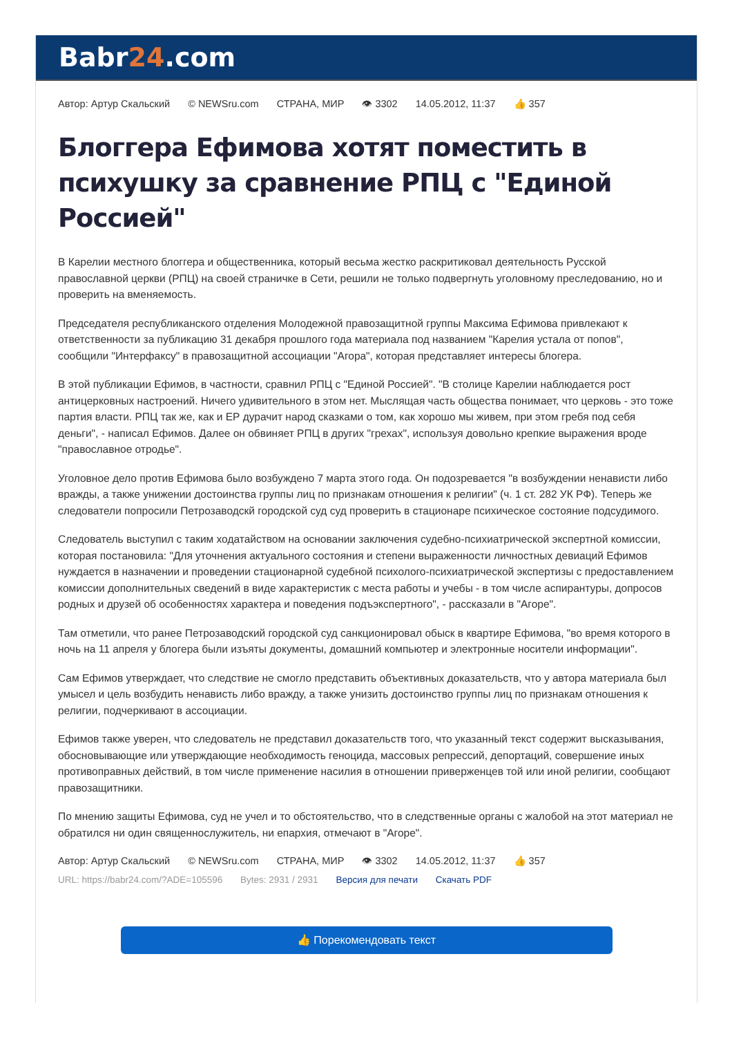Babr24.com
Автор: Артур Скальский © NEWSru.com СТРАНА, МИР 👁 3302 14.05.2012, 11:37 👍 357
Блоггера Ефимова хотят поместить в психушку за сравнение РПЦ с "Единой Россией"
В Карелии местного блоггера и общественника, который весьма жестко раскритиковал деятельность Русской православной церкви (РПЦ) на своей страничке в Сети, решили не только подвергнуть уголовному преследованию, но и проверить на вменяемость.
Председателя республиканского отделения Молодежной правозащитной группы Максима Ефимова привлекают к ответственности за публикацию 31 декабря прошлого года материала под названием "Карелия устала от попов", сообщили "Интерфаксу" в правозащитной ассоциации "Агора", которая представляет интересы блогера.
В этой публикации Ефимов, в частности, сравнил РПЦ с "Единой Россией". "В столице Карелии наблюдается рост антицерковных настроений. Ничего удивительного в этом нет. Мыслящая часть общества понимает, что церковь - это тоже партия власти. РПЦ так же, как и ЕР дурачит народ сказками о том, как хорошо мы живем, при этом гребя под себя деньги", - написал Ефимов. Далее он обвиняет РПЦ в других "грехах", используя довольно крепкие выражения вроде "православное отродье".
Уголовное дело против Ефимова было возбуждено 7 марта этого года. Он подозревается "в возбуждении ненависти либо вражды, а также унижении достоинства группы лиц по признакам отношения к религии" (ч. 1 ст. 282 УК РФ). Теперь же следователи попросили Петрозаводскй городской суд суд проверить в стационаре психическое состояние подсудимого.
Следователь выступил с таким ходатайством на основании заключения судебно-психиатрической экспертной комиссии, которая постановила: "Для уточнения актуального состояния и степени выраженности личностных девиаций Ефимов нуждается в назначении и проведении стационарной судебной психолого-психиатрической экспертизы с предоставлением комиссии дополнительных сведений в виде характеристик с места работы и учебы - в том числе аспирантуры, допросов родных и друзей об особенностях характера и поведения подъэкспертного", - рассказали в "Агоре".
Там отметили, что ранее Петрозаводский городской суд санкционировал обыск в квартире Ефимова, "во время которого в ночь на 11 апреля у блогера были изъяты документы, домашний компьютер и электронные носители информации".
Сам Ефимов утверждает, что следствие не смогло представить объективных доказательств, что у автора материала был умысел и цель возбудить ненависть либо вражду, а также унизить достоинство группы лиц по признакам отношения к религии, подчеркивают в ассоциации.
Ефимов также уверен, что следователь не представил доказательств того, что указанный текст содержит высказывания, обосновывающие или утверждающие необходимость геноцида, массовых репрессий, депортаций, совершение иных противоправных действий, в том числе применение насилия в отношении приверженцев той или иной религии, сообщают правозащитники.
По мнению защиты Ефимова, суд не учел и то обстоятельство, что в следственные органы с жалобой на этот материал не обратился ни один священнослужитель, ни епархия, отмечают в "Агоре".
Автор: Артур Скальский © NEWSru.com СТРАНА, МИР 👁 3302 14.05.2012, 11:37 👍 357
URL: https://babr24.com/?ADE=105596 Bytes: 2931 / 2931 Версия для печати Скачать PDF
👍 Порекомендовать текст